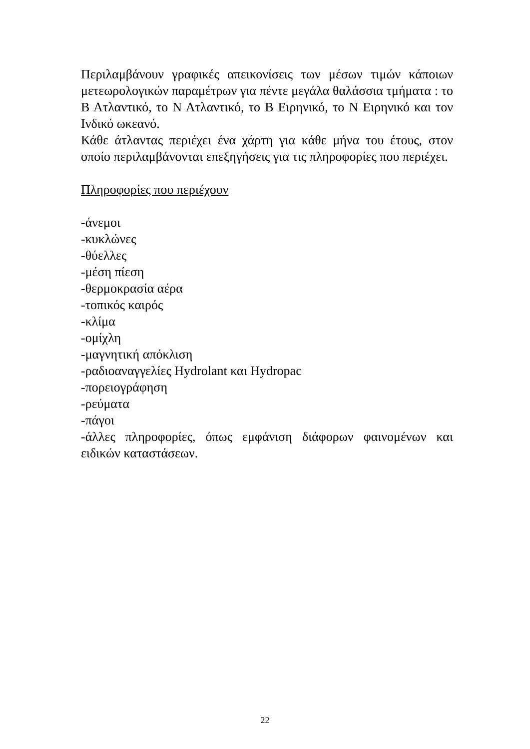Περιλαμβάνουν γραφικές απεικονίσεις των μέσων τιμών κάποιων μετεωρολογικών παραμέτρων για πέντε μεγάλα θαλάσσια τμήματα : το Β Ατλαντικό, το Ν Ατλαντικό, το Β Ειρηνικό, το Ν Ειρηνικό και τον Ινδικό ωκεανό.
Κάθε άτλαντας περιέχει ένα χάρτη για κάθε μήνα του έτους, στον οποίο περιλαμβάνονται επεξηγήσεις για τις πληροφορίες που περιέχει.
Πληροφορίες που περιέχουν
-άνεμοι
-κυκλώνες
-θύελλες
-μέση πίεση
-θερμοκρασία αέρα
-τοπικός καιρός
-κλίμα
-ομίχλη
-μαγνητική απόκλιση
-ραδιοαναγγελίες Hydrolant και Hydropac
-πορειογράφηση
-ρεύματα
-πάγοι
-άλλες πληροφορίες, όπως εμφάνιση διάφορων φαινομένων και ειδικών καταστάσεων.
22